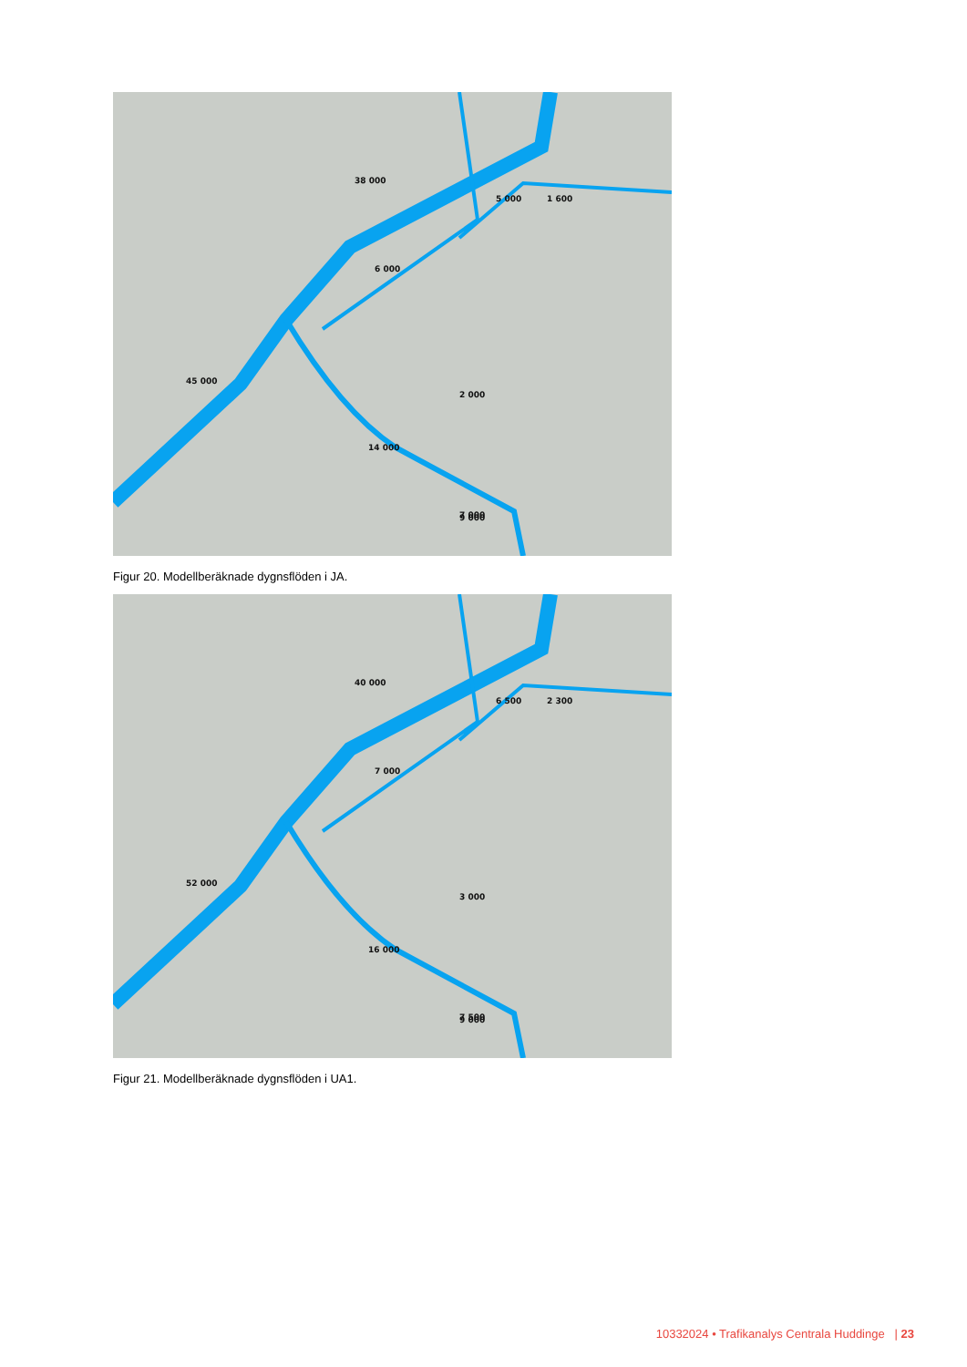38 000
45 000
14 000
9 000
2 000
5 000
1 600
6 000
7 000
Figur 20. Modellberäknade dygnsflöden i JA.
40 000
52 000
16 000
9 000
3 000
6 500
2 300
7 000
7 500
Figur 21. Modellberäknade dygnsflöden i UA1.
10332024 • Trafikanalys Centrala Huddinge | 23